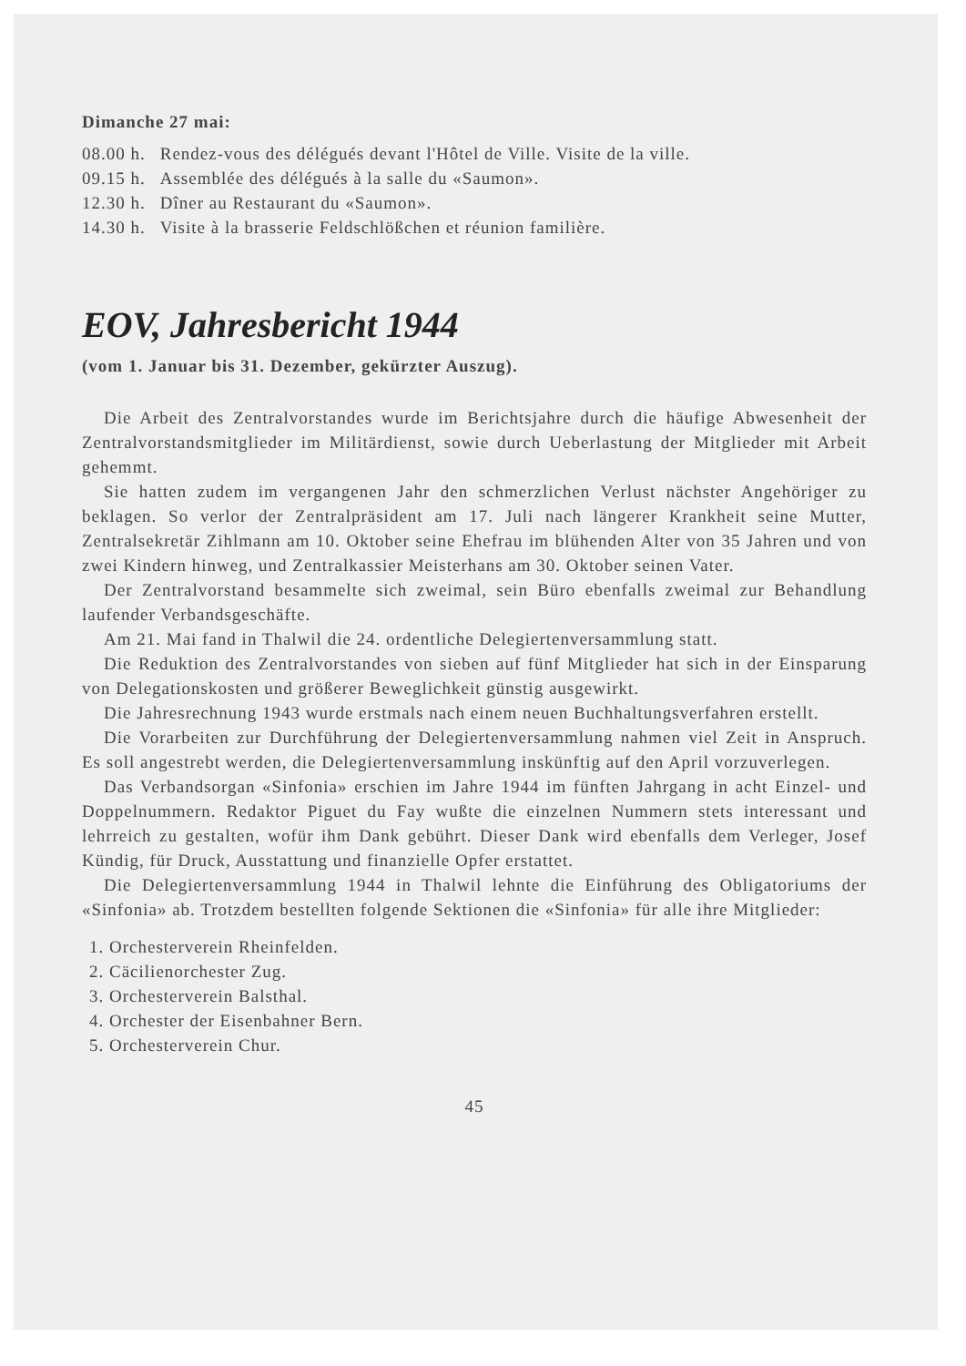Dimanche 27 mai:
| 08.00 h. | Rendez-vous des délégués devant l'Hôtel de Ville. Visite de la ville. |
| 09.15 h. | Assemblée des délégués à la salle du «Saumon». |
| 12.30 h. | Dîner au Restaurant du «Saumon». |
| 14.30 h. | Visite à la brasserie Feldschlößchen et réunion familière. |
EOV, Jahresbericht 1944
(vom 1. Januar bis 31. Dezember, gekürzter Auszug).
Die Arbeit des Zentralvorstandes wurde im Berichtsjahre durch die häufige Abwesenheit der Zentralvorstandsmitglieder im Militärdienst, sowie durch Ueberlastung der Mitglieder mit Arbeit gehemmt.
Sie hatten zudem im vergangenen Jahr den schmerzlichen Verlust nächster Angehöriger zu beklagen. So verlor der Zentralpräsident am 17. Juli nach längerer Krankheit seine Mutter, Zentralsekretär Zihlmann am 10. Oktober seine Ehefrau im blühenden Alter von 35 Jahren und von zwei Kindern hinweg, und Zentralkassier Meisterhans am 30. Oktober seinen Vater.
Der Zentralvorstand besammelte sich zweimal, sein Büro ebenfalls zweimal zur Behandlung laufender Verbandsgeschäfte.
Am 21. Mai fand in Thalwil die 24. ordentliche Delegiertenversammlung statt.
Die Reduktion des Zentralvorstandes von sieben auf fünf Mitglieder hat sich in der Einsparung von Delegationskosten und größerer Beweglichkeit günstig ausgewirkt.
Die Jahresrechnung 1943 wurde erstmals nach einem neuen Buchhaltungsverfahren erstellt.
Die Vorarbeiten zur Durchführung der Delegiertenversammlung nahmen viel Zeit in Anspruch. Es soll angestrebt werden, die Delegiertenversammlung inskünftig auf den April vorzuverlegen.
Das Verbandsorgan «Sinfonia» erschien im Jahre 1944 im fünften Jahrgang in acht Einzel- und Doppelnummern. Redaktor Piguet du Fay wußte die einzelnen Nummern stets interessant und lehrreich zu gestalten, wofür ihm Dank gebührt. Dieser Dank wird ebenfalls dem Verleger, Josef Kündig, für Druck, Ausstattung und finanzielle Opfer erstattet.
Die Delegiertenversammlung 1944 in Thalwil lehnte die Einführung des Obligatoriums der «Sinfonia» ab. Trotzdem bestellten folgende Sektionen die «Sinfonia» für alle ihre Mitglieder:
1. Orchesterverein Rheinfelden.
2. Cäcilienorchester Zug.
3. Orchesterverein Balsthal.
4. Orchester der Eisenbahner Bern.
5. Orchesterverein Chur.
45